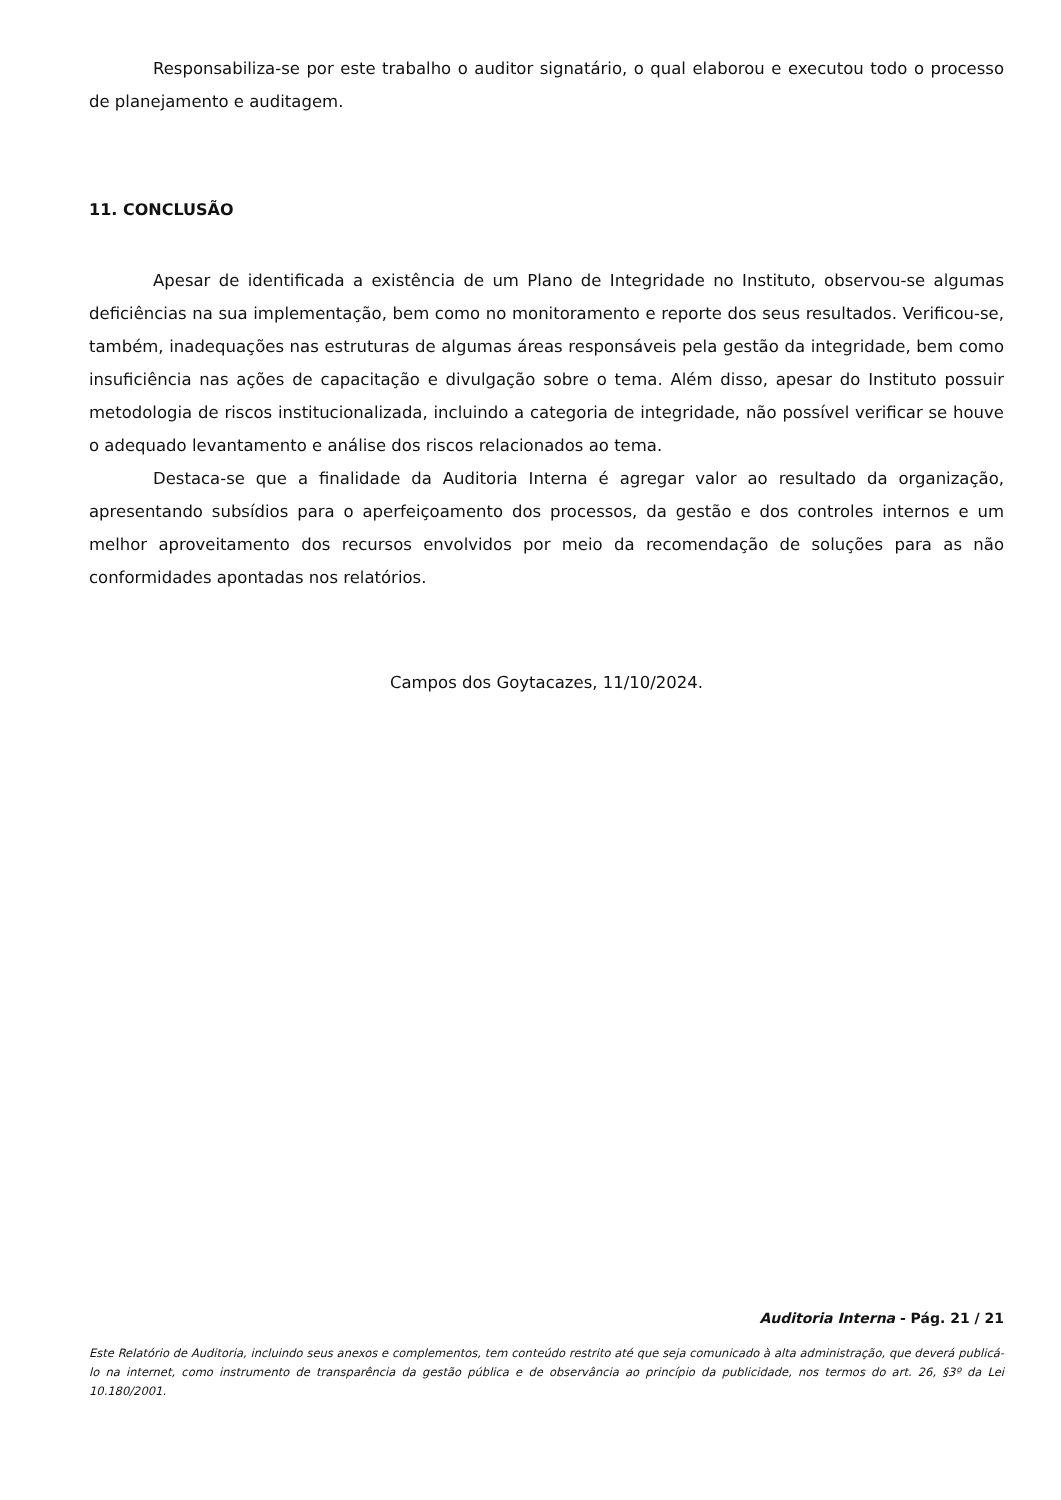Responsabiliza-se por este trabalho o auditor signatário, o qual elaborou e executou todo o processo de planejamento e auditagem.
11. CONCLUSÃO
Apesar de identificada a existência de um Plano de Integridade no Instituto, observou-se algumas deficiências na sua implementação, bem como no monitoramento e reporte dos seus resultados. Verificou-se, também, inadequações nas estruturas de algumas áreas responsáveis pela gestão da integridade, bem como insuficiência nas ações de capacitação e divulgação sobre o tema. Além disso, apesar do Instituto possuir metodologia de riscos institucionalizada, incluindo a categoria de integridade, não possível verificar se houve o adequado levantamento e análise dos riscos relacionados ao tema.
Destaca-se que a finalidade da Auditoria Interna é agregar valor ao resultado da organização, apresentando subsídios para o aperfeiçoamento dos processos, da gestão e dos controles internos e um melhor aproveitamento dos recursos envolvidos por meio da recomendação de soluções para as não conformidades apontadas nos relatórios.
Campos dos Goytacazes, 11/10/2024.
Auditoria Interna - Pág. 21 / 21
Este Relatório de Auditoria, incluindo seus anexos e complementos, tem conteúdo restrito até que seja comunicado à alta administração, que deverá publicá-lo na internet, como instrumento de transparência da gestão pública e de observância ao princípio da publicidade, nos termos do art. 26, §3º da Lei 10.180/2001.